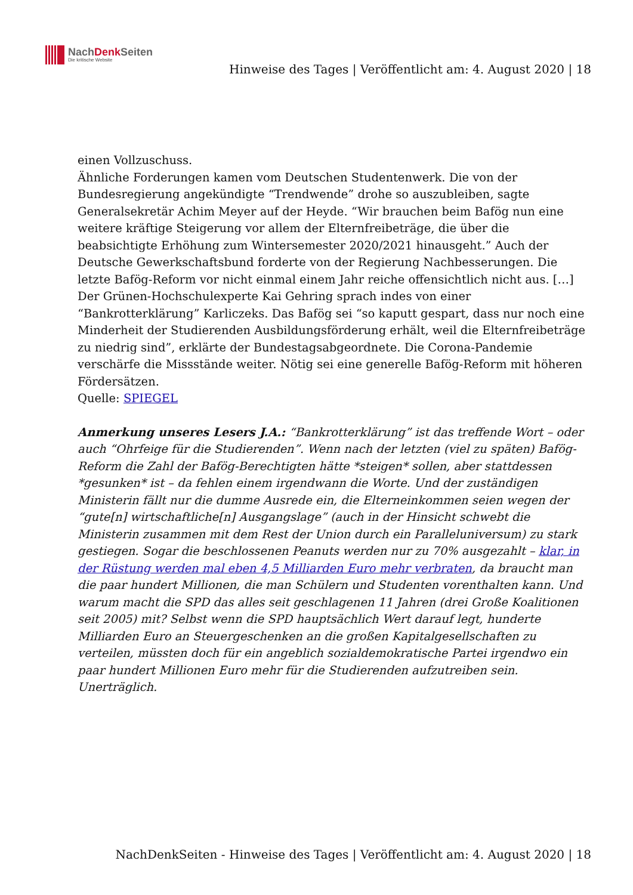NachDenk Seiten
Die kritische Website
Hinweise des Tages | Veröffentlicht am: 4. August 2020 | 18
einen Vollzuschuss.
Ähnliche Forderungen kamen vom Deutschen Studentenwerk. Die von der Bundesregierung angekündigte “Trendwende” drohe so auszubleiben, sagte Generalsekretär Achim Meyer auf der Heyde. “Wir brauchen beim Bafög nun eine weitere kräftige Steigerung vor allem der Elternfreibeträge, die über die beabsichtigte Erhöhung zum Wintersemester 2020/2021 hinausgeht.” Auch der Deutsche Gewerkschaftsbund forderte von der Regierung Nachbesserungen. Die letzte Bafög-Reform vor nicht einmal einem Jahr reiche offensichtlich nicht aus. […]
Der Grünen-Hochschulexperte Kai Gehring sprach indes von einer “Bankrotterklärung” Karliczeks. Das Bafög sei “so kaputt gespart, dass nur noch eine Minderheit der Studierenden Ausbildungsförderung erhält, weil die Elternfreibeträge zu niedrig sind”, erklärte der Bundestagsabgeordnete. Die Corona-Pandemie verschärfe die Missstände weiter. Nötig sei eine generelle Bafög-Reform mit höheren Fördersätzen.
Quelle: SPIEGEL
Anmerkung unseres Lesers J.A.: “Bankrotterklärung” ist das treffende Wort – oder auch “Ohrfeige für die Studierenden”. Wenn nach der letzten (viel zu späten) Bafög-Reform die Zahl der Bafög-Berechtigten hätte *steigen* sollen, aber stattdessen *gesunken* ist – da fehlen einem irgendwann die Worte. Und der zuständigen Ministerin fällt nur die dumme Ausrede ein, die Elterneinkommen seien wegen der “gute[n] wirtschaftliche[n] Ausgangslage” (auch in der Hinsicht schwebt die Ministerin zusammen mit dem Rest der Union durch ein Paralleluniversum) zu stark gestiegen. Sogar die beschlossenen Peanuts werden nur zu 70% ausgezahlt – klar, in der Rüstung werden mal eben 4,5 Milliarden Euro mehr verbraten, da braucht man die paar hundert Millionen, die man Schülern und Studenten vorenthalten kann. Und warum macht die SPD das alles seit geschlagenen 11 Jahren (drei Große Koalitionen seit 2005) mit? Selbst wenn die SPD hauptsächlich Wert darauf legt, hunderte Milliarden Euro an Steuergeschenken an die großen Kapitalgesellschaften zu verteilen, müssten doch für ein angeblich sozialdemokratische Partei irgendwo ein paar hundert Millionen Euro mehr für die Studierenden aufzutreiben sein. Unerträglich.
NachDenkSeiten - Hinweise des Tages | Veröffentlicht am: 4. August 2020 | 18